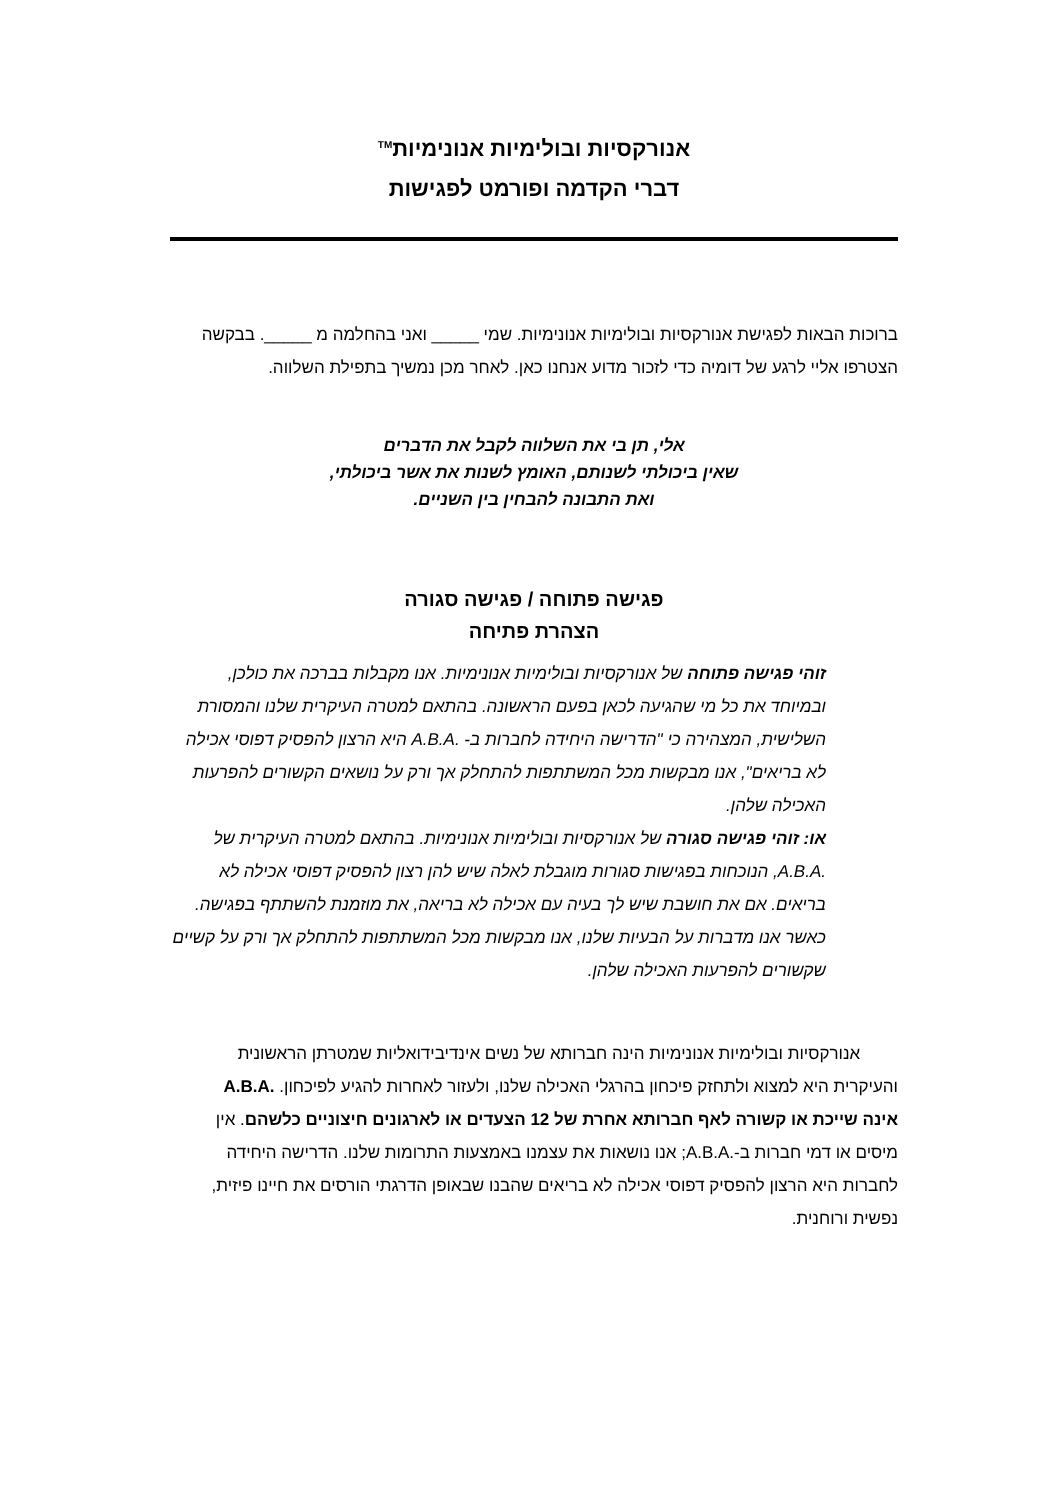אנורקסיות ובולימיות אנונימיות<sup>TM</sup>
דברי הקדמה ופורמט לפגישות
ברוכות הבאות לפגישת אנורקסיות ובולימיות אנונימיות. שמי _____ ואני בהחלמה מ _____. בבקשה הצטרפו אליי לרגע של דומיה כדי לזכור מדוע אנחנו כאן. לאחר מכן נמשיך בתפילת השלווה.
אלי, תן בי את השלווה לקבל את הדברים
שאין ביכולתי לשנותם, האומץ לשנות את אשר ביכולתי,
ואת התבונה להבחין בין השניים.
פגישה פתוחה / פגישה סגורה
הצהרת פתיחה
זוהי פגישה פתוחה של אנורקסיות ובולימיות אנונימיות. אנו מקבלות בברכה את כולכן, ובמיוחד את כל מי שהגיעה לכאן בפעם הראשונה. בהתאם למטרה העיקרית שלנו והמסורת השלישית, המצהירה כי "הדרישה היחידה לחברות ב- .A.B.A היא הרצון להפסיק דפוסי אכילה לא בריאים", אנו מבקשות מכל המשתתפות להתחלק אך ורק על נושאים הקשורים להפרעות האכילה שלהן.
או: זוהי פגישה סגורה של אנורקסיות ובולימיות אנונימיות. בהתאם למטרה העיקרית של .A.B.A, הנוכחות בפגישות סגורות מוגבלת לאלה שיש להן רצון להפסיק דפוסי אכילה לא בריאים. אם את חושבת שיש לך בעיה עם אכילה לא בריאה, את מוזמנת להשתתף בפגישה. כאשר אנו מדברות על הבעיות שלנו, אנו מבקשות מכל המשתתפות להתחלק אך ורק על קשיים שקשורים להפרעות האכילה שלהן.
אנורקסיות ובולימיות אנונימיות הינה חברותא של נשים אינדיבידואליות שמטרתן הראשונית והעיקרית היא למצוא ולתחזק פיכחון בהרגלי האכילה שלנו, ולעזור לאחרות להגיע לפיכחון. .A.B.A אינה שייכת או קשורה לאף חברותא אחרת של 12 הצעדים או לארגונים חיצוניים כלשהם. אין מיסים או דמי חברות ב-.A.B.A; אנו נושאות את עצמנו באמצעות התרומות שלנו. הדרישה היחידה לחברות היא הרצון להפסיק דפוסי אכילה לא בריאים שהבנו שבאופן הדרגתי הורסים את חיינו פיזית, נפשית ורוחנית.